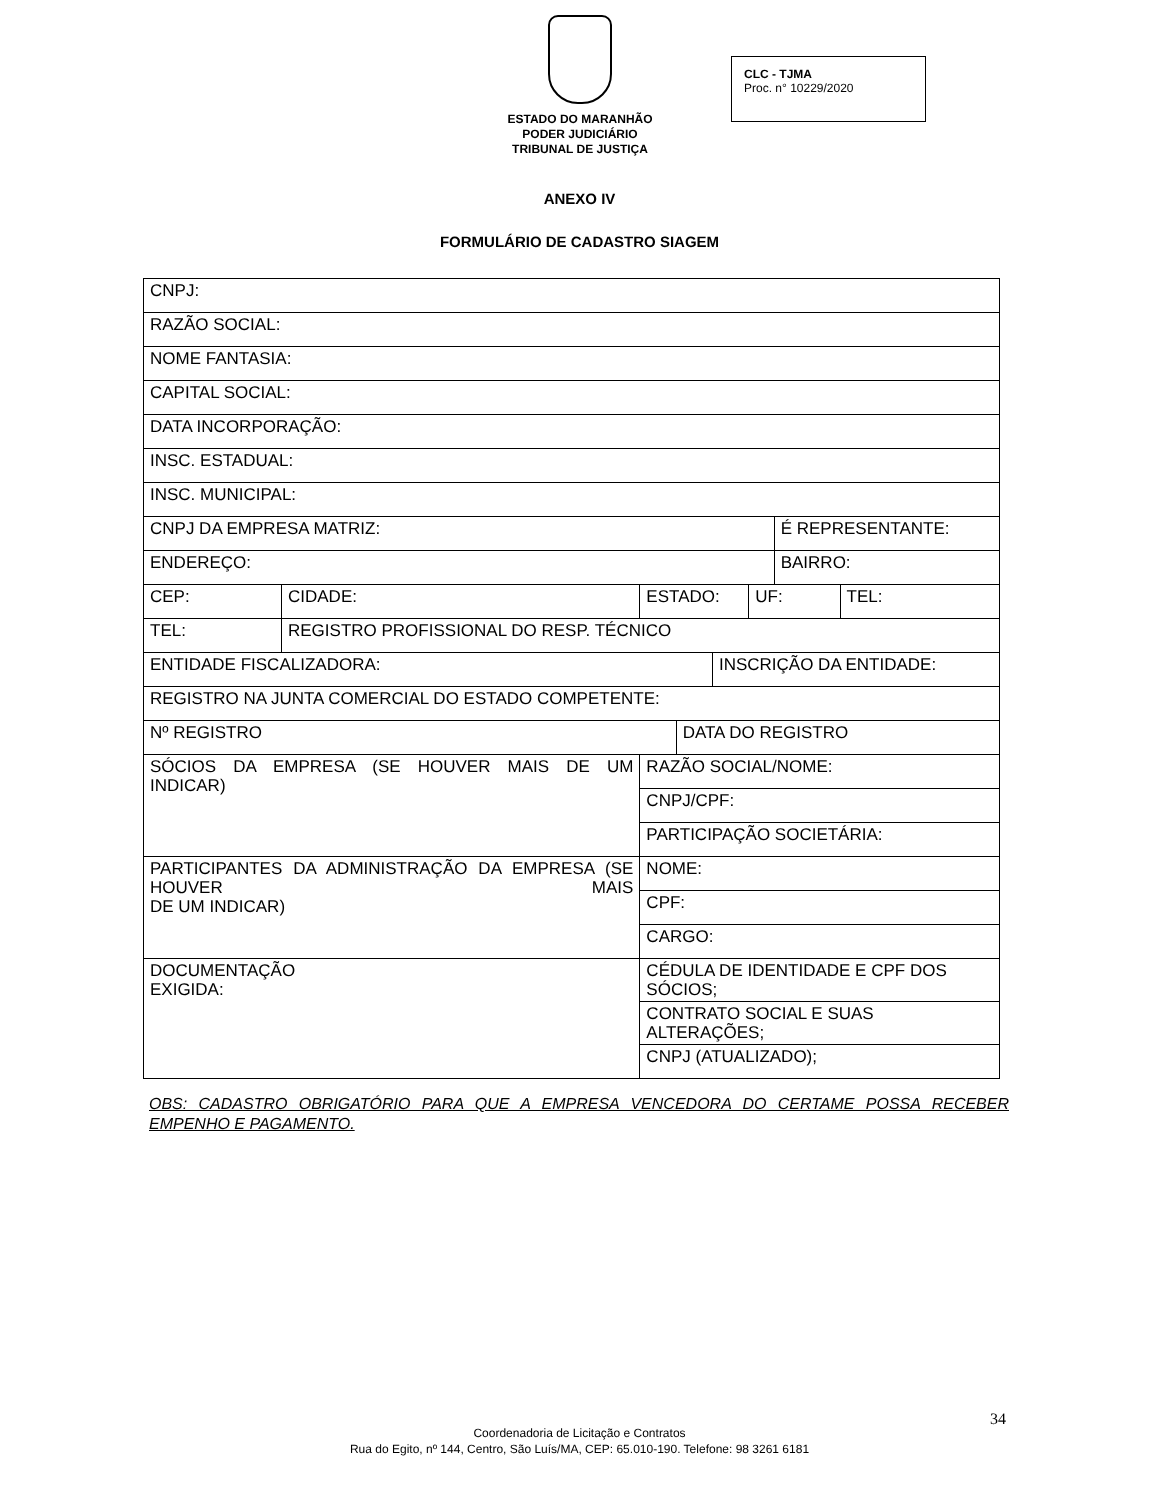ESTADO DO MARANHÃO
PODER JUDICIÁRIO
TRIBUNAL DE JUSTIÇA
CLC - TJMA
Proc. n° 10229/2020
ANEXO IV
FORMULÁRIO DE CADASTRO SIAGEM
| CNPJ: | | | | | | | | |
| RAZÃO SOCIAL: | | | | | | | | |
| NOME FANTASIA: | | | | | | | | |
| CAPITAL SOCIAL: | | | | | | | | |
| DATA INCORPORAÇÃO: | | | | | | | | |
| INSC. ESTADUAL: | | | | | | | | |
| INSC. MUNICIPAL: | | | | | | | | |
| CNPJ DA EMPRESA MATRIZ: | | | | | | | É REPRESENTANTE: | |
| ENDEREÇO: | | | | | | | BAIRRO: | |
| CEP: | CIDADE: | | ESTADO: | | | UF: | | TEL: |
| TEL: | REGISTRO PROFISSIONAL DO RESP. TÉCNICO | | | | | | | |
| ENTIDADE FISCALIZADORA: | | | | | INSCRIÇÃO DA ENTIDADE: | | | |
| REGISTRO NA JUNTA COMERCIAL DO ESTADO COMPETENTE: | | | | | | | | |
| Nº REGISTRO | | | | DATA DO REGISTRO | | | | |
| SÓCIOS DA EMPRESA (SE HOUVER MAIS DE UM INDICAR) | | RAZÃO SOCIAL/NOME: | | | | | | |
| | | CNPJ/CPF: | | | | | | |
| | | PARTICIPAÇÃO SOCIETÁRIA: | | | | | | |
| PARTICIPANTES DA ADMINISTRAÇÃO DA EMPRESA (SE HOUVER MAIS DE UM INDICAR) | | NOME: | | | | | | |
| | | CPF: | | | | | | |
| | | CARGO: | | | | | | |
| DOCUMENTAÇÃO EXIGIDA: | | CÉDULA DE IDENTIDADE E CPF DOS SÓCIOS; | | | | | | |
| | | CONTRATO SOCIAL E SUAS ALTERAÇÕES; | | | | | | |
| | | CNPJ (ATUALIZADO); | | | | | | |
OBS: CADASTRO OBRIGATÓRIO PARA QUE A EMPRESA VENCEDORA DO CERTAME POSSA RECEBER EMPENHO E PAGAMENTO.
34
Coordenadoria de Licitação e Contratos
Rua do Egito, nº 144, Centro, São Luís/MA, CEP: 65.010-190. Telefone: 98 3261 6181